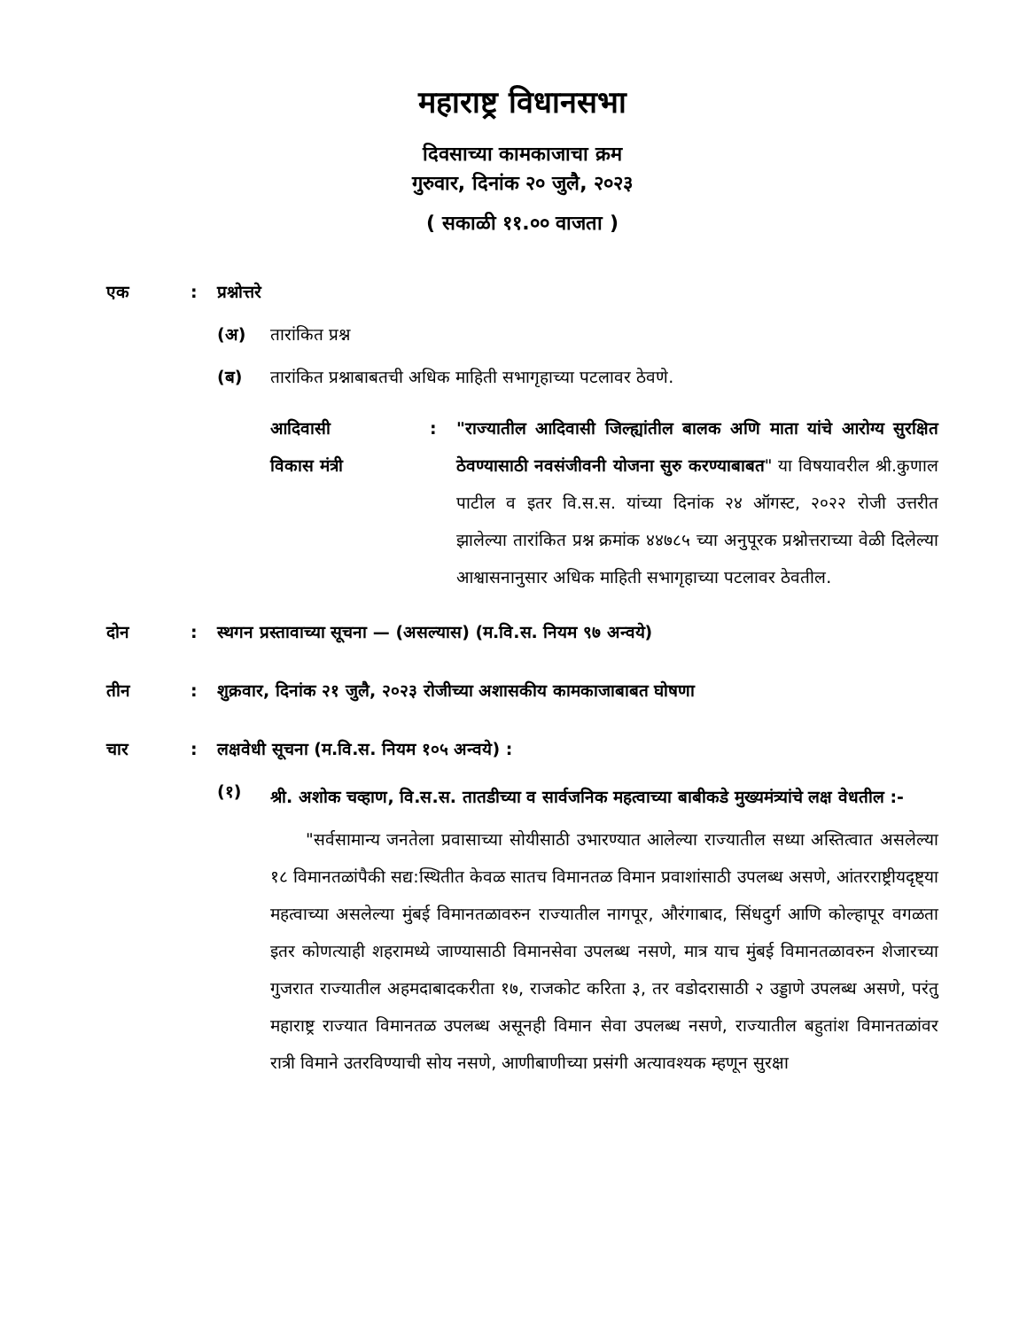महाराष्ट्र विधानसभा
दिवसाच्या कामकाजाचा क्रम
गुरुवार, दिनांक २० जुलै, २०२३
( सकाळी ११.०० वाजता )
एक : प्रश्नोत्तरे
(अ) तारांकित प्रश्न
(ब) तारांकित प्रश्नाबाबतची अधिक माहिती सभागृहाच्या पटलावर ठेवणे.
आदिवासी
विकास मंत्री
: "राज्यातील आदिवासी जिल्ह्यांतील बालक अणि माता यांचे आरोग्य सुरक्षित ठेवण्यासाठी नवसंजीवनी योजना सुरु करण्याबाबत" या विषयावरील श्री.कुणाल पाटील व इतर वि.स.स. यांच्या दिनांक २४ ऑगस्ट, २०२२ रोजी उत्तरीत झालेल्या तारांकित प्रश्न क्रमांक ४४७८५ च्या अनुपूरक प्रश्नोत्तराच्या वेळी दिलेल्या आश्वासनानुसार अधिक माहिती सभागृहाच्या पटलावर ठेवतील.
दोन : स्थगन प्रस्तावाच्या सूचना — (असल्यास) (म.वि.स. नियम ९७ अन्वये)
तीन : शुक्रवार, दिनांक २१ जुलै, २०२३ रोजीच्या अशासकीय कामकाजाबाबत घोषणा
चार : लक्षवेधी सूचना (म.वि.स. नियम १०५ अन्वये) :
(१)
श्री. अशोक चव्हाण, वि.स.स. तातडीच्या व सार्वजनिक महत्वाच्या बाबीकडे मुख्यमंत्र्यांचे लक्ष वेधतील :-
"सर्वसामान्य जनतेला प्रवासाच्या सोयीसाठी उभारण्यात आलेल्या राज्यातील सध्या अस्तित्वात असलेल्या १८ विमानतळांपैकी सद्य:स्थितीत केवळ सातच विमानतळ विमान प्रवाशांसाठी उपलब्ध असणे, आंतरराष्ट्रीयदृष्ट्या महत्वाच्या असलेल्या मुंबई विमानतळावरुन राज्यातील नागपूर, औरंगाबाद, सिंधदुर्ग आणि कोल्हापूर वगळता इतर कोणत्याही शहरामध्ये जाण्यासाठी विमानसेवा उपलब्ध नसणे, मात्र याच मुंबई विमानतळावरुन शेजारच्या गुजरात राज्यातील अहमदाबादकरीता १७, राजकोट करिता ३, तर वडोदरासाठी २ उड्डाणे उपलब्ध असणे, परंतु महाराष्ट्र राज्यात विमानतळ उपलब्ध असूनही विमान सेवा उपलब्ध नसणे, राज्यातील बहुतांश विमानतळांवर रात्री विमाने उतरविण्याची सोय नसणे, आणीबाणीच्या प्रसंगी अत्यावश्यक म्हणून सुरक्षा